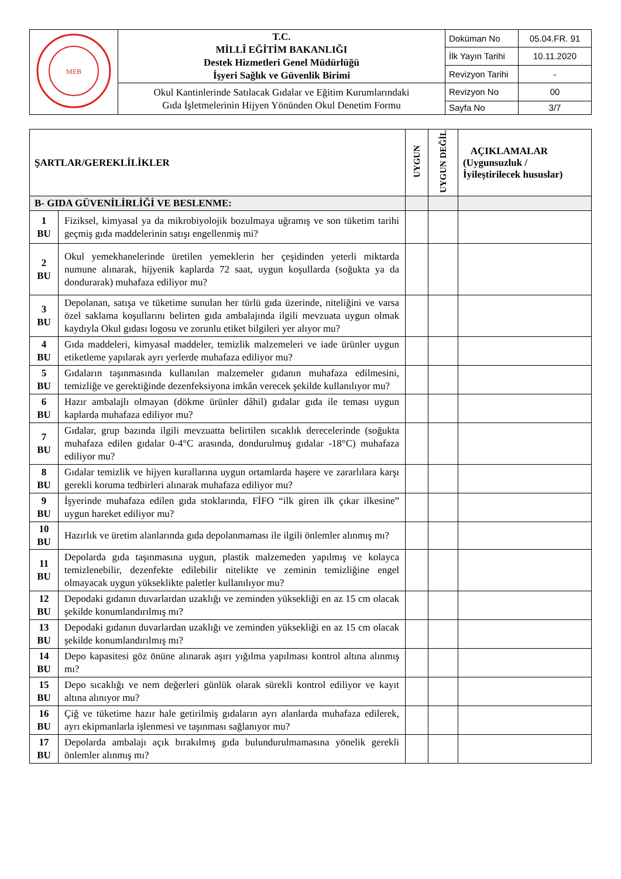| MEB | T.C. MİLLÎ EĞİTİM BAKANLIĞI Destek Hizmetleri Genel Müdürlüğü İşyeri Sağlık ve Güvenlik Birimi | Doküman No | 05.04.FR. 91 |
| | | İlk Yayın Tarihi | 10.11.2020 |
| | | Revizyon Tarihi | - |
| | Okul Kantinlerinde Satılacak Gıdalar ve Eğitim Kurumlarındaki Gıda İşletmelerinin Hijyen Yönünden Okul Denetim Formu | Revizyon No | 00 |
| | | Sayfa No | 3/7 |
| ŞARTLAR/GEREKLİLİKLER | | UYGUN | UYGUN DEĞİL | AÇIKLAMALAR (Uygunsuzluk / İyileştirilecek hususlar) |
| --- | --- | --- | --- | --- |
| B- GIDA GÜVENİLİRLİĞİ VE BESLENME: | | | | |
| 1 BU | Fiziksel, kimyasal ya da mikrobiyolojik bozulmaya uğramış ve son tüketim tarihi geçmiş gıda maddelerinin satışı engellenmiş mi? | | | |
| 2 BU | Okul yemekhanelerinde üretilen yemeklerin her çeşidinden yeterli miktarda numune alınarak, hijyenik kaplarda 72 saat, uygun koşullarda (soğukta ya da dondurarak) muhafaza ediliyor mu? | | | |
| 3 BU | Depolanan, satışa ve tüketime sunulan her türlü gıda üzerinde, niteliğini ve varsa özel saklama koşullarını belirten gıda ambalajında ilgili mevzuata uygun olmak kaydıyla Okul gıdası logosu ve zorunlu etiket bilgileri yer alıyor mu? | | | |
| 4 BU | Gıda maddeleri, kimyasal maddeler, temizlik malzemeleri ve iade ürünler uygun etiketleme yapılarak ayrı yerlerde muhafaza ediliyor mu? | | | |
| 5 BU | Gıdaların taşınmasında kullanılan malzemeler gıdanın muhafaza edilmesini, temizliğe ve gerektiğinde dezenfeksiyona imkân verecek şekilde kullanılıyor mu? | | | |
| 6 BU | Hazır ambalajlı olmayan (dökme ürünler dâhil) gıdalar gıda ile teması uygun kaplarda muhafaza ediliyor mu? | | | |
| 7 BU | Gıdalar, grup bazında ilgili mevzuatta belirtilen sıcaklık derecelerinde (soğukta muhafaza edilen gıdalar 0-4°C arasında, dondurulmuş gıdalar -18°C) muhafaza ediliyor mu? | | | |
| 8 BU | Gıdalar temizlik ve hijyen kurallarına uygun ortamlarda haşere ve zararlılara karşı gerekli koruma tedbirleri alınarak muhafaza ediliyor mu? | | | |
| 9 BU | İşyerinde muhafaza edilen gıda stoklarında, FİFO “ilk giren ilk çıkar ilkesine” uygun hareket ediliyor mu? | | | |
| 10 BU | Hazırlık ve üretim alanlarında gıda depolanmaması ile ilgili önlemler alınmış mı? | | | |
| 11 BU | Depolarda gıda taşınmasına uygun, plastik malzemeden yapılmış ve kolayca temizlenebilir, dezenfekte edilebilir nitelikte ve zeminin temizliğine engel olmayacak uygun yükseklikte paletler kullanılıyor mu? | | | |
| 12 BU | Depodaki gıdanın duvarlardan uzaklığı ve zeminden yüksekliği en az 15 cm olacak şekilde konumlandırılmış mı? | | | |
| 13 BU | Depodaki gıdanın duvarlardan uzaklığı ve zeminden yüksekliği en az 15 cm olacak şekilde konumlandırılmış mı? | | | |
| 14 BU | Depo kapasitesi göz önüne alınarak aşırı yığılma yapılması kontrol altına alınmış mı? | | | |
| 15 BU | Depo sıcaklığı ve nem değerleri günlük olarak sürekli kontrol ediliyor ve kayıt altına alınıyor mu? | | | |
| 16 BU | Çiğ ve tüketime hazır hale getirilmiş gıdaların ayrı alanlarda muhafaza edilerek, ayrı ekipmanlarla işlenmesi ve taşınması sağlanıyor mu? | | | |
| 17 BU | Depolarda ambalajı açık bırakılmış gıda bulundurulmamasına yönelik gerekli önlemler alınmış mı? | | | |